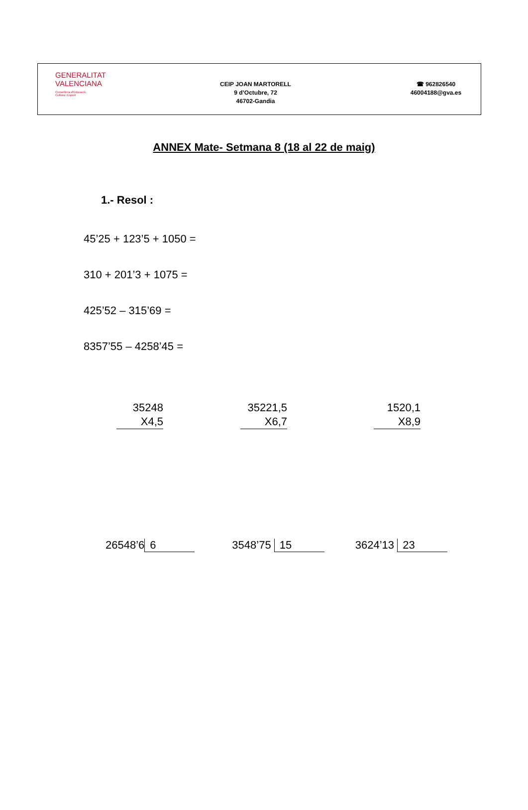GENERALITAT
VALENCIANA
Conselleria d'Educació,
Cultura i Esport
CEIP JOAN MARTORELL
9 d’Octubre, 72
46702-Gandia
☎ 962826540
46004188@gva.es
ANNEX Mate- Setmana 8 (18 al 22 de maig)
1.- Resol :
45’25 + 123’5 + 1050 =
310 + 201’3 + 1075 =
425’52 – 315’69 =
8357’55 – 4258’45 =
35248
X4,5
35221,5
X6,7
1520,1
X8,9
26548’6 6 3548’75 15 3624’13 23